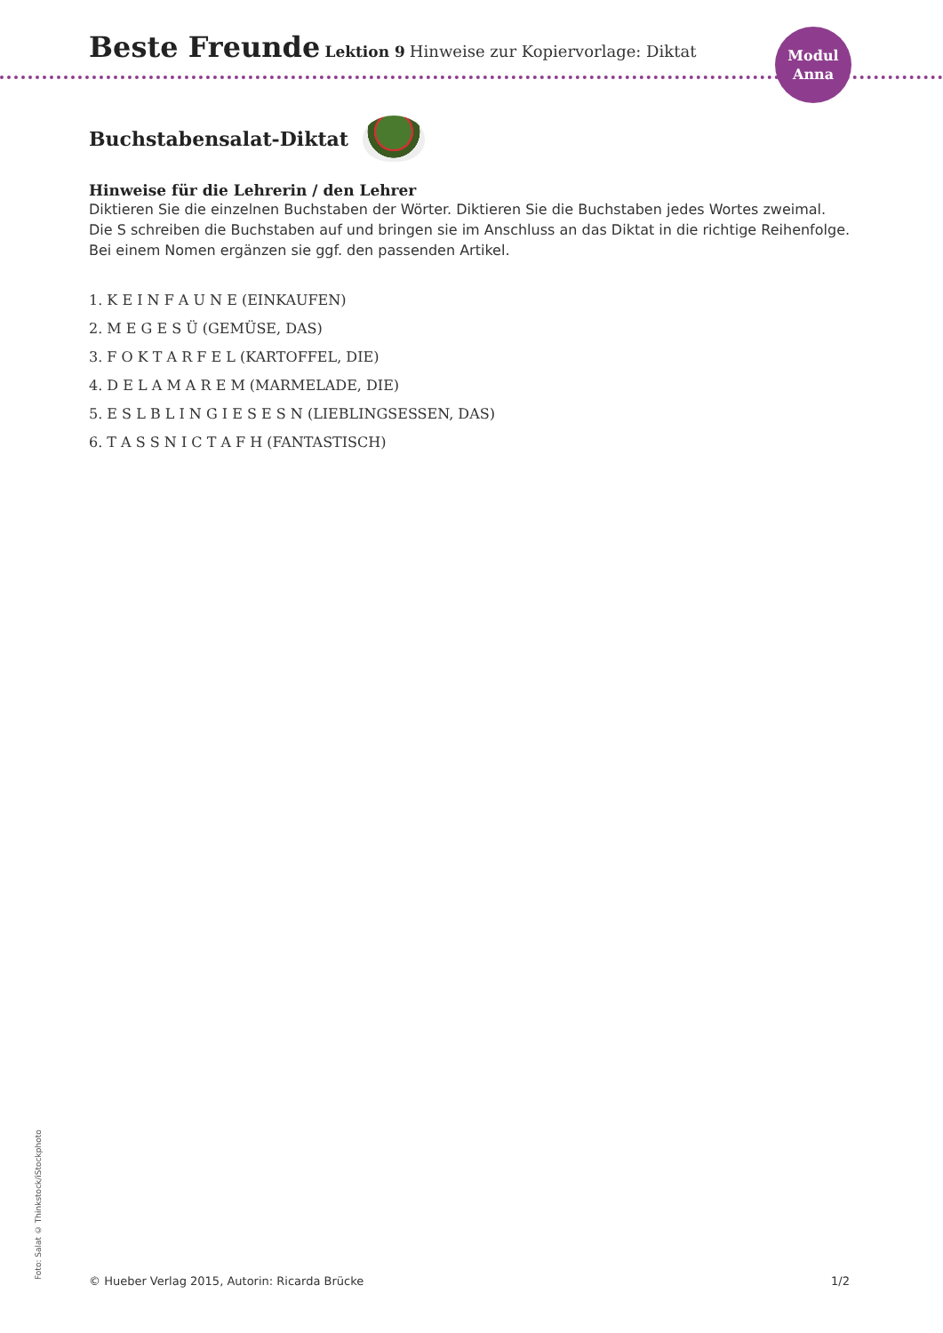Beste Freunde Lektion 9 Hinweise zur Kopiervorlage: Diktat
Modul
Anna
Buchstabensalat-Diktat
Hinweise für die Lehrerin / den Lehrer
Diktieren Sie die einzelnen Buchstaben der Wörter. Diktieren Sie die Buchstaben jedes Wortes zweimal.
Die S schreiben die Buchstaben auf und bringen sie im Anschluss an das Diktat in die richtige Reihenfolge.
Bei einem Nomen ergänzen sie ggf. den passenden Artikel.
1. K E I N F A U N E (EINKAUFEN)
2. M E G E S Ü (GEMÜSE, DAS)
3. F O K T A R F E L (KARTOFFEL, DIE)
4. D E L A M A R E M (MARMELADE, DIE)
5. E S L B L I N G I E S E S N (LIEBLINGSESSEN, DAS)
6. T A S S N I C T A F H (FANTASTISCH)
Foto: Salat © Thinkstock/iStockphoto
© Hueber Verlag 2015, Autorin: Ricarda Brücke 1/2